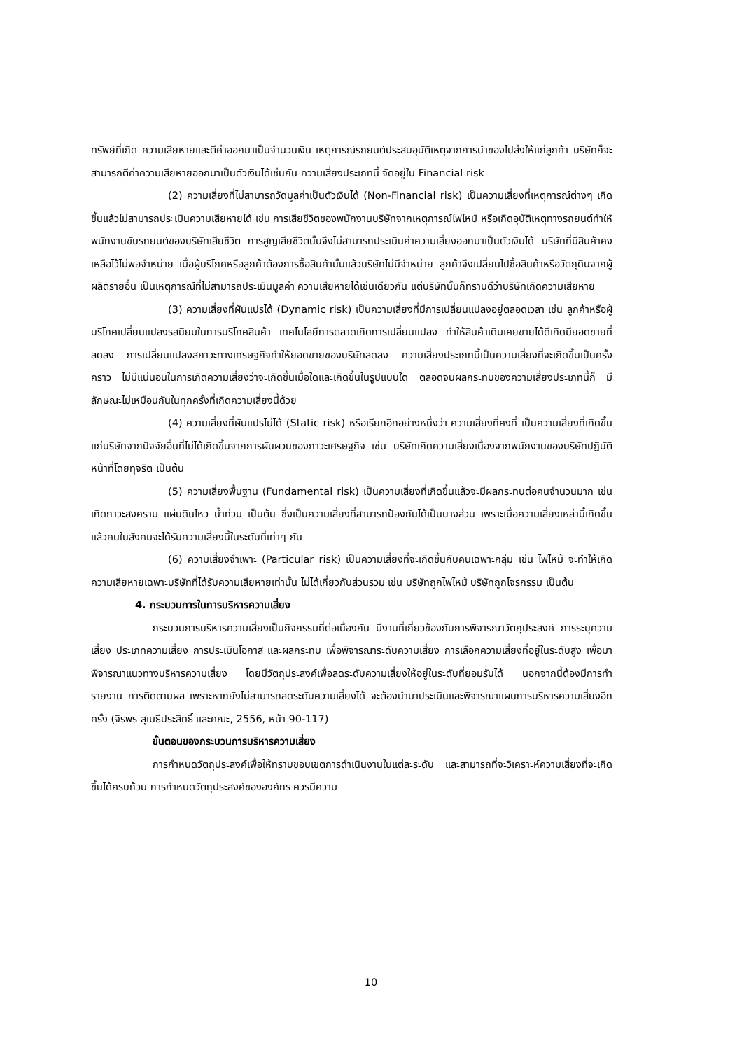ทรัพย์ที่เกิด ความเสียหายและตีค่าออกมาเป็นจำนวนเงิน เหตุการณ์รถยนต์ประสบอุบัติเหตุจากการนำของไปส่งให้แก่ลูกค้า บริษัทก็จะสามารถตีค่าความเสียหายออกมาเป็นตัวเงินได้เช่นกัน ความเสี่ยงประเภทนี้ จัดอยู่ใน Financial risk
(2) ความเสี่ยงที่ไม่สามารถวัดมูลค่าเป็นตัวเงินได้ (Non-Financial risk) เป็นความเสี่ยงที่เหตุการณ์ต่างๆ เกิดขึ้นแล้วไม่สามารถประเมินความเสียหายได้ เช่น การเสียชีวิตของพนักงานบริษัทจากเหตุการณ์ไฟไหม้ หรือเกิดอุบัติเหตุทางรถยนต์ทำให้พนักงานขับรถยนต์ของบริษัทเสียชีวิต การสูญเสียชีวิตนั้นจึงไม่สามารถประเมินค่าความเสี่ยงออกมาเป็นตัวเงินได้ บริษัทที่มีสินค้าคงเหลือไว้ไม่พอจำหน่าย เมื่อผู้บริโภคหรือลูกค้าต้องการซื้อสินค้านั้นแล้วบริษัทไม่มีจำหน่าย ลูกค้าจึงเปลี่ยนไปซื้อสินค้าหรือวัตถุดิบจากผู้ผลิตรายอื่น เป็นเหตุการณ์ที่ไม่สามารถประเมินมูลค่า ความเสียหายได้เช่นเดียวกัน แต่บริษัทนั้นก็ทราบดีว่าบริษัทเกิดความเสียหาย
(3) ความเสี่ยงที่ผันแปรได้ (Dynamic risk) เป็นความเสี่ยงที่มีการเปลี่ยนแปลงอยู่ตลอดเวลา เช่น ลูกค้าหรือผู้บริโภคเปลี่ยนแปลงรสนิยมในการบริโภคสินค้า เทคโนโลยีการตลาดเกิดการเปลี่ยนแปลง ทำให้สินค้าเดิมเคยขายได้ดีเกิดมียอดขายที่ลดลง การเปลี่ยนแปลงสภาวะทางเศรษฐกิจทำให้ยอดขายของบริษัทลดลง ความเสี่ยงประเภทนี้เป็นความเสี่ยงที่จะเกิดขึ้นเป็นครั้งคราว ไม่มีแน่นอนในการเกิดความเสี่ยงว่าจะเกิดขึ้นเมื่อใดและเกิดขึ้นในรูปแบบใด ตลอดจนผลกระทบของความเสี่ยงประเภทนี้ก็ มีลักษณะไม่เหมือนกันในทุกครั้งที่เกิดความเสี่ยงนี้ด้วย
(4) ความเสี่ยงที่ผันแปรไม่ได้ (Static risk) หรือเรียกอีกอย่างหนึ่งว่า ความเสี่ยงที่คงที่ เป็นความเสี่ยงที่เกิดขึ้นแก่บริษัทจากปัจจัยอื่นที่ไม่ได้เกิดขึ้นจากการผันผวนของภาวะเศรษฐกิจ เช่น บริษัทเกิดความเสี่ยงเนื่องจากพนักงานของบริษัทปฏิบัติหน้าที่โดยทุจริต เป็นต้น
(5) ความเสี่ยงพื้นฐาน (Fundamental risk) เป็นความเสี่ยงที่เกิดขึ้นแล้วจะมีผลกระทบต่อคนจำนวนมาก เช่น เกิดภาวะสงคราม แผ่นดินไหว น้ำท่วม เป็นต้น ซึ่งเป็นความเสี่ยงที่สามารถป้องกันได้เป็นบางส่วน เพราะเมื่อความเสี่ยงเหล่านี้เกิดขึ้นแล้วคนในสังคมจะได้รับความเสี่ยงนี้ในระดับที่เท่าๆ กัน
(6) ความเสี่ยงจำเพาะ (Particular risk) เป็นความเสี่ยงที่จะเกิดขึ้นกับคนเฉพาะกลุ่ม เช่น ไฟไหม้ จะทำให้เกิดความเสียหายเฉพาะบริษัทที่ได้รับความเสียหายเท่านั้น ไม่ได้เกี่ยวกับส่วนรวม เช่น บริษัทถูกไฟไหม้ บริษัทถูกโจรกรรม เป็นต้น
4. กระบวนการในการบริหารความเสี่ยง
กระบวนการบริหารความเสี่ยงเป็นกิจกรรมที่ต่อเนื่องกัน มีงานที่เกี่ยวข้องกับการพิจารณาวัตถุประสงค์ การระบุความเสี่ยง ประเภทความเสี่ยง การประเมินโอกาส และผลกระทบ เพื่อพิจารณาระดับความเสี่ยง การเลือกความเสี่ยงที่อยู่ในระดับสูง เพื่อมาพิจารณาแนวทางบริหารความเสี่ยง โดยมีวัตถุประสงค์เพื่อลดระดับความเสี่ยงให้อยู่ในระดับที่ยอมรับได้ นอกจากนี้ต้องมีการทำรายงาน การติดตามผล เพราะหากยังไม่สามารถลดระดับความเสี่ยงได้ จะต้องนำมาประเมินและพิจารณาแผนการบริหารความเสี่ยงอีกครั้ง (จิรพร สุเมธีประสิทธิ์ และคณะ, 2556, หน้า 90-117)
ขั้นตอนของกระบวนการบริหารความเสี่ยง
การกำหนดวัตถุประสงค์เพื่อให้ทราบขอบเขตการดำเนินงานในแต่ละระดับ และสามารถที่จะวิเคราะห์ความเสี่ยงที่จะเกิดขึ้นได้ครบถ้วน การกำหนดวัตถุประสงค์ขององค์กร ควรมีความ
10